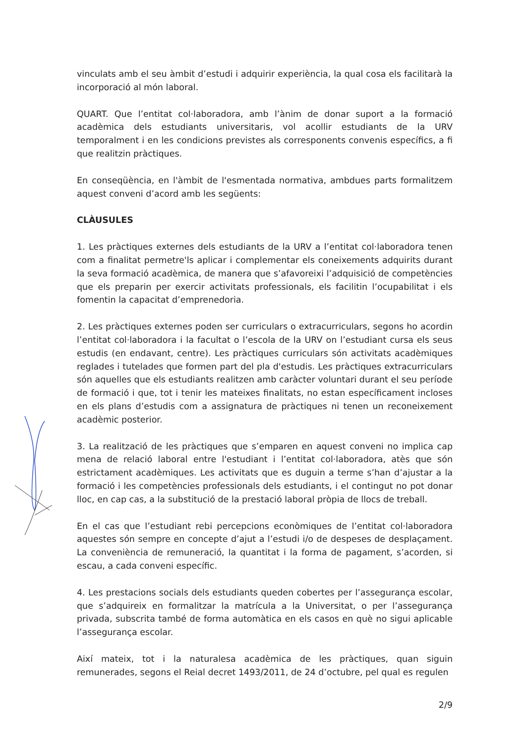vinculats amb el seu àmbit d’estudi i adquirir experiència, la qual cosa els facilitarà la incorporació al món laboral.
QUART. Que l’entitat col·laboradora, amb l’ànim de donar suport a la formació acadèmica dels estudiants universitaris, vol acollir estudiants de la URV temporalment i en les condicions previstes als corresponents convenis específics, a fi que realitzin pràctiques.
En conseqüència, en l'àmbit de l'esmentada normativa, ambdues parts formalitzem aquest conveni d’acord amb les següents:
CLÀUSULES
1. Les pràctiques externes dels estudiants de la URV a l’entitat col·laboradora tenen com a finalitat permetre'ls aplicar i complementar els coneixements adquirits durant la seva formació acadèmica, de manera que s’afavoreixi l’adquisició de competències que els preparin per exercir activitats professionals, els facilitin l’ocupabilitat i els fomentin la capacitat d’emprenedoria.
2. Les pràctiques externes poden ser curriculars o extracurriculars, segons ho acordin l’entitat col·laboradora i la facultat o l’escola de la URV on l’estudiant cursa els seus estudis (en endavant, centre). Les pràctiques curriculars són activitats acadèmiques reglades i tutelades que formen part del pla d'estudis. Les pràctiques extracurriculars són aquelles que els estudiants realitzen amb caràcter voluntari durant el seu període de formació i que, tot i tenir les mateixes finalitats, no estan específicament incloses en els plans d’estudis com a assignatura de pràctiques ni tenen un reconeixement acadèmic posterior.
3. La realització de les pràctiques que s’emparen en aquest conveni no implica cap mena de relació laboral entre l'estudiant i l’entitat col·laboradora, atès que són estrictament acadèmiques. Les activitats que es duguin a terme s’han d’ajustar a la formació i les competències professionals dels estudiants, i el contingut no pot donar lloc, en cap cas, a la substitució de la prestació laboral pròpia de llocs de treball.
En el cas que l’estudiant rebi percepcions econòmiques de l’entitat col·laboradora aquestes són sempre en concepte d’ajut a l’estudi i/o de despeses de desplaçament. La conveniència de remuneració, la quantitat i la forma de pagament, s’acorden, si escau, a cada conveni específic.
4. Les prestacions socials dels estudiants queden cobertes per l’assegurança escolar, que s’adquireix en formalitzar la matrícula a la Universitat, o per l’assegurança privada, subscrita també de forma automàtica en els casos en què no sigui aplicable l’assegurança escolar.
Així mateix, tot i la naturalesa acadèmica de les pràctiques, quan siguin remunerades, segons el Reial decret 1493/2011, de 24 d’octubre, pel qual es regulen
2/9